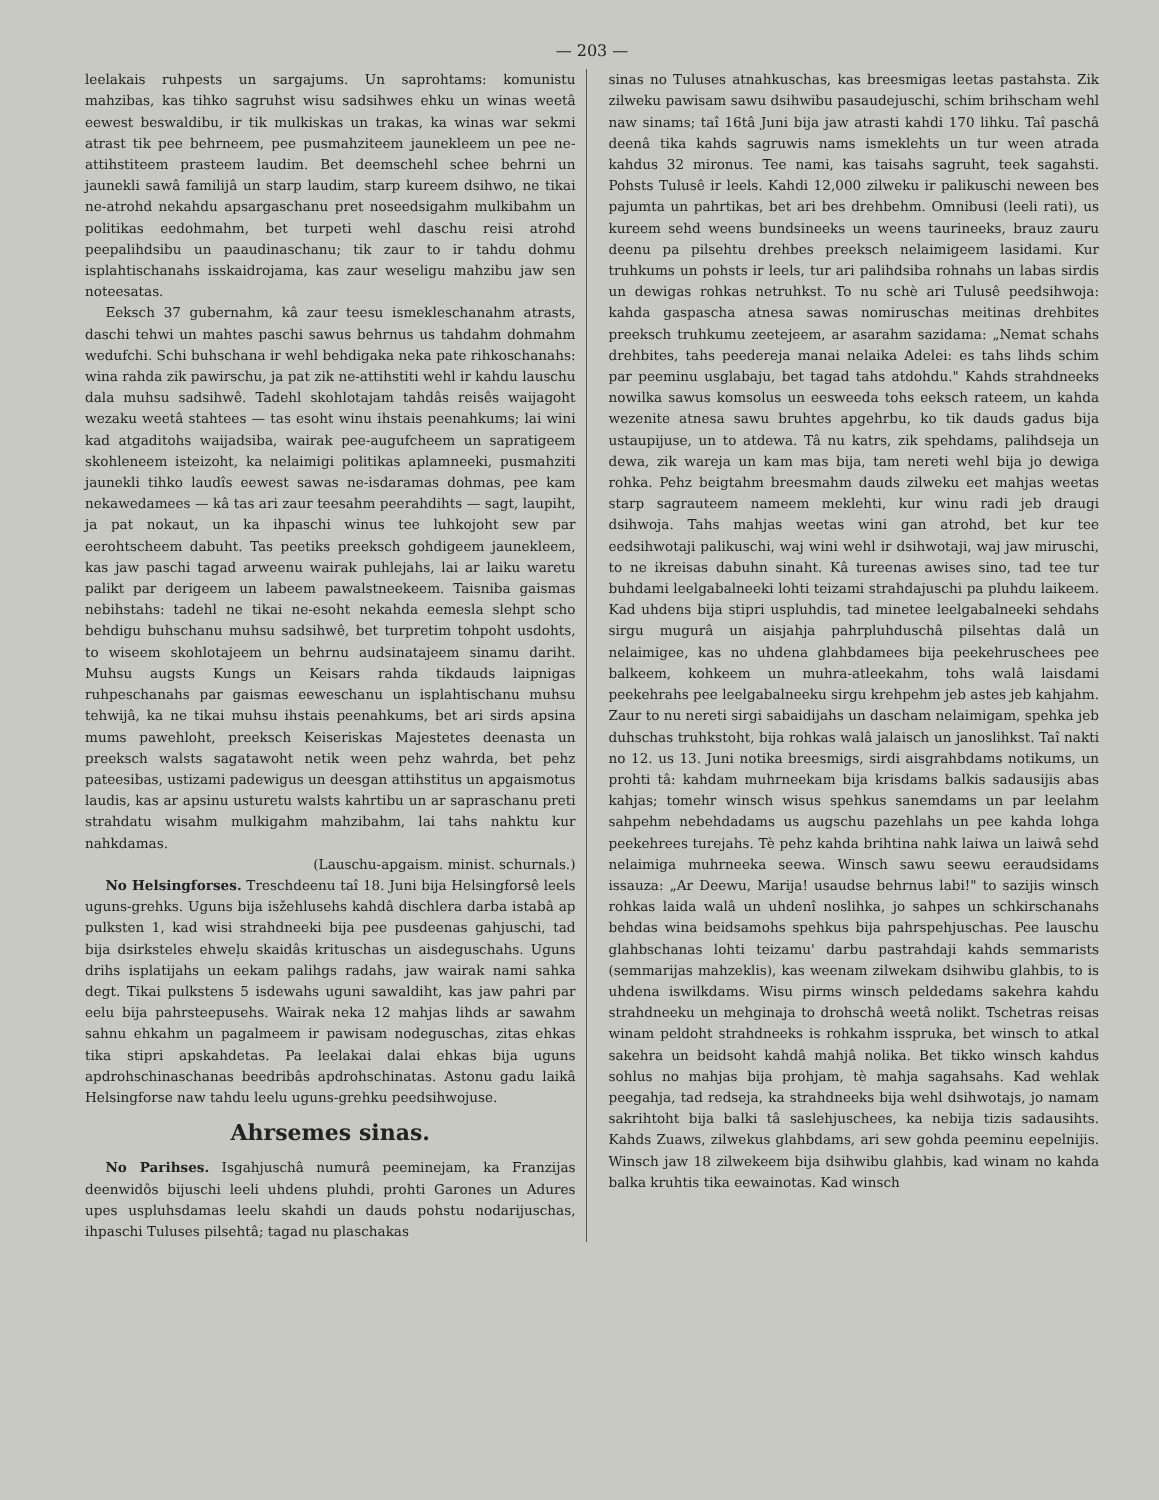— 203 —
leelakais ruhpests un sargajums. Un saprohtams: komunistu mahzibas, kas tihko sagruhst wisu sadsihwes ehku un winas weetâ eewest beswaldibu, ir tik mulkiskas un trakas, ka winas war sekmi atrast tik pee behrneem, pee pusmahziteem jaunekleem un pee ne-attihstiteem prasteem laudim. Bet deemschehl schee behrni un jaunekli sawâ familijâ un starp laudim, starp kureem dsihwo, ne tikai ne-atrohd nekahdu apsargaschanu pret noseedsigahm mulkibahm un politikas eedohmahm, bet turpeti wehl daschu reisi atrohd peepalihdsibu un paaudinaschanu; tik zaur to ir tahdu dohmu isplahtischanahs isskaidrojama, kas zaur weseligu mahzibu jaw sen noteesatas.
Eeksch 37 gubernahm, kâ zaur teesu ismekleschanahm atrasts, daschi tehwi un mahtes paschi sawus behrnus us tahdahm dohmahm wedufchi. Schi buhschana ir wehl behdigaka neka pate rihkoschanahs: wina rahda zik pawirschu, ja pat zik ne-attihstiti wehl ir kahdu lauschu dala muhsu sadsihwê. Tadehl skohlotajam tahdâs reisês waijagoht wezaku weetâ stahtees — tas esoht winu ihstais peenahkums; lai wini kad atgaditohs waijadsiba, wairak pee-augufcheem un sapratigeem skohleneem isteizoht, ka nelaimigi politikas aplamneeki, pusmahziti jaunekli tihko laudîs eewest sawas ne-isdaramas dohmas, pee kam nekawedamees — kâ tas ari zaur teesahm peerahdihts — sagt, laupiht, ja pat nokaut, un ka ihpaschi winus tee luhkojoht sew par eerohtscheem dabuht. Tas peetiks preeksch gohdigeem jaunekleem, kas jaw paschi tagad arweenu wairak puhlejahs, lai ar laiku waretu palikt par derigeem un labeem pawalstneekeem. Taisniba gaismas nebihstahs: tadehl ne tikai ne-esoht nekahda eemesla slehpt scho behdigu buhschanu muhsu sadsihwê, bet turpretim tohpoht usdohts, to wiseem skohlotajeem un behrnu audsinatajeem sinamu dariht. Muhsu augsts Kungs un Keisars rahda tikdauds laipnigas ruhpeschanahs par gaismas eeweschanu un isplahtischanu muhsu tehwijâ, ka ne tikai muhsu ihstais peenahkums, bet ari sirds apsina mums pawehloht, preeksch Keiseriskas Majestetes deenasta un preeksch walsts sagatawoht netik ween pehz wahrda, bet pehz pateesibas, ustizami padewigus un deesgan attihstitus un apgaismotus laudis, kas ar apsinu usturetu walsts kahrtibu un ar sapraschanu preti strahdatu wisahm mulkigahm mahzibahm, lai tahs nahktu kur nahkdamas.
(Lauschu-apgaism. minist. schurnals.)
No Helsingforses. Treschdeenu taî 18. Juni bija Helsingforsê leels uguns-grehks. Uguns bija isžehlusehs kahdâ dischlera darba istabâ ap pulksten 1, kad wisi strahdneeki bija pee pusdeenas gahjuschi, tad bija dsirksteles ehweļu skaidâs krituschas un aisdeguschahs. Uguns drihs isplatijahs un eekam palihgs radahs, jaw wairak nami sahka degt. Tikai pulkstens 5 isdewahs uguni sawaldiht, kas jaw pahri par eelu bija pahrsteepusehs. Wairak neka 12 mahjas lihds ar sawahm sahnu ehkahm un pagalmeem ir pawisam nodeguschas, zitas ehkas tika stipri apskahdetas. Pa leelakai dalai ehkas bija uguns apdrohschinaschanas beedribâs apdrohschinatas. Astonu gadu laikâ Helsingforse naw tahdu leelu uguns-grehku peedsihwojuse.
Ahrsemes sinas.
No Parihses. Isgahjuschâ numurâ peeminejam, ka Franzijas deenwidôs bijuschi leeli uhdens pluhdi, prohti Garones un Adures upes uspluhsdamas leelu skahdi un dauds pohstu nodarijuschas, ihpaschi Tuluses pilsehtâ; tagad nu plaschakas
sinas no Tuluses atnahkuschas, kas breesmigas leetas pastahsta. Zik zilweku pawisam sawu dsihwibu pasaudejuschi, schim brihscham wehl naw sinams; taî 16tâ Juni bija jaw atrasti kahdi 170 lihku. Taî paschâ deenâ tika kahds sagruwis nams ismeklehts un tur ween atrada kahdus 32 mironus. Tee nami, kas taisahs sagruht, teek sagahsti. Pohsts Tulusê ir leels. Kahdi 12,000 zilweku ir palikuschi neween bes pajumta un pahrtikas, bet ari bes drehbehm. Omnibusi (leeli rati), us kureem sehd weens bundsineeks un weens taurineeks, brauz zauru deenu pa pilsehtu drehbes preeksch nelaimigeem lasidami. Kur truhkums un pohsts ir leels, tur ari palihdsiba rohnahs un labas sirdis un dewigas rohkas netruhkst. To nu schè ari Tulusê peedsihwoja: kahda gaspascha atnesa sawas nomiruschas meitinas drehbites preeksch truhkumu zeetejeem, ar asarahm sazidama: „Nemat schahs drehbites, tahs peedereja manai nelaika Adelei: es tahs lihds schim par peeminu usglabaju, bet tagad tahs atdohdu." Kahds strahdneeks nowilka sawus komsolus un eesweeda tohs eeksch rateem, un kahda wezenite atnesa sawu bruhtes apgehrbu, ko tik dauds gadus bija ustaupijuse, un to atdewa. Tâ nu katrs, zik spehdams, palihdseja un dewa, zik wareja un kam mas bija, tam nereti wehl bija jo dewiga rohka. Pehz beigtahm breesmahm dauds zilweku eet mahjas weetas starp sagrauteem nameem meklehti, kur winu radi jeb draugi dsihwoja. Tahs mahjas weetas wini gan atrohd, bet kur tee eedsihwotaji palikuschi, waj wini wehl ir dsihwotaji, waj jaw miruschi, to ne ikreisas dabuhn sinaht. Kâ tureenas awises sino, tad tee tur buhdami leelgabalneeki lohti teizami strahdajuschi pa pluhdu laikeem. Kad uhdens bija stipri uspluhdis, tad minetee leelgabalneeki sehdahs sirgu mugurâ un aisjahja pahrpluhduschâ pilsehtas dalâ un nelaimigee, kas no uhdena glahbdamees bija peekehruschees pee balkeem, kohkeem un muhra-atleekahm, tohs walâ laisdami peekehrahs pee leelgabalneeku sirgu krehpehm jeb astes jeb kahjahm. Zaur to nu nereti sirgi sabaidijahs un dascham nelaimigam, spehka jeb duhschas truhkstoht, bija rohkas walâ jalaisch un janoslihkst. Taî nakti no 12. us 13. Juni notika breesmigs, sirdi aisgrahbdams notikums, un prohti tâ: kahdam muhrneekam bija krisdams balkis sadausijis abas kahjas; tomehr winsch wisus spehkus sanemdams un par leelahm sahpehm nebehdadams us augschu pazehlahs un pee kahda lohga peekehrees turejahs. Tè pehz kahda brihtina nahk laiwa un laiwâ sehd nelaimiga muhrneeka seewa. Winsch sawu seewu eeraudsidams issauza: „Ar Deewu, Marija! usaudse behrnus labi!" to sazijis winsch rohkas laida walâ un uhdenî noslihka, jo sahpes un schkirschanahs behdas wina beidsamohs spehkus bija pahrspehjuschas. Pee lauschu glahbschanas lohti teizamu' darbu pastrahdaji kahds semmarists (semmarijas mahzeklis), kas weenam zilwekam dsihwibu glahbis, to is uhdena iswilkdams. Wisu pirms winsch peldedams sakehra kahdu strahdneeku un mehginaja to drohschâ weetâ nolikt. Tschetras reisas winam peldoht strahdneeks is rohkahm isspruka, bet winsch to atkal sakehra un beidsoht kahdâ mahjâ nolika. Bet tikko winsch kahdus sohlus no mahjas bija prohjam, tè mahja sagahsahs. Kad wehlak peegahja, tad redseja, ka strahdneeks bija wehl dsihwotajs, jo namam sakrihtoht bija balki tâ saslehjuschees, ka nebija tizis sadausihts. Kahds Zuaws, zilwekus glahbdams, ari sew gohda peeminu eepelnijis. Winsch jaw 18 zilwekeem bija dsihwibu glahbis, kad winam no kahda balka kruhtis tika eewainotas. Kad winsch